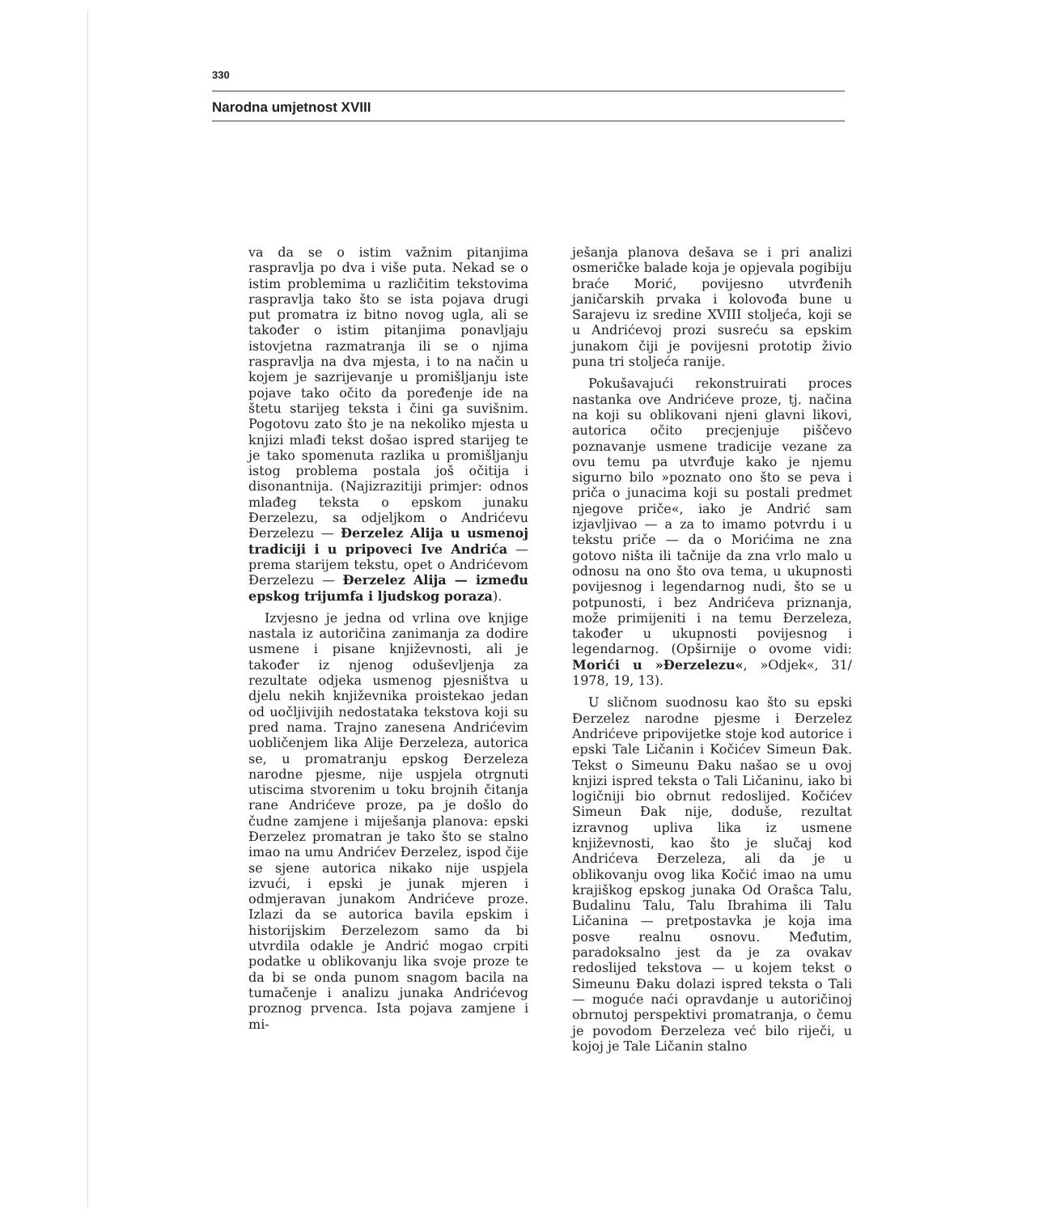330
Narodna umjetnost XVIII
va da se o istim važnim pitanjima raspravlja po dva i više puta. Nekad se o istim problemima u različitim tekstovima raspravlja tako što se ista pojava drugi put promatra iz bitno novog ugla, ali se također o istim pitanjima ponavljaju istovjetna razmatranja ili se o njima raspravlja na dva mjesta, i to na način u kojem je sazrijevanje u promišljanju iste pojave tako očito da poređenje ide na štetu starijeg teksta i čini ga suvišnim. Pogotovu zato što je na nekoliko mjesta u knjizi mlađi tekst došao ispred starijeg te je tako spomenuta razlika u promišljanju istog problema postala još očitija i disonantnija. (Najizrazitiji primjer: odnos mlađeg teksta o epskom junaku Đerzelezu, sa odjeljkom o Andrićevu Đerzelezu — Đerzelez Alija u usmenoj tradiciji i u pripoveci Ive Andrića — prema starijem tekstu, opet o Andrićevom Đerzelezu — Đerzelez Alija — između epskog trijumfa i ljudskog poraza).
Izvjesno je jedna od vrlina ove knjige nastala iz autoričina zanimanja za dodire usmene i pisane književnosti, ali je također iz njenog oduševljenja za rezultate odjeka usmenog pjesništva u djelu nekih književnika proistekao jedan od uočljivijih nedostataka tekstova koji su pred nama. Trajno zanesena Andrićevim uobličenjem lika Alije Đerzeleza, autorica se, u promatranju epskog Đerzeleza narodne pjesme, nije uspjela otrgnuti utiscima stvorenim u toku brojnih čitanja rane Andrićeve proze, pa je došlo do čudne zamjene i miješanja planova: epski Đerzelez promatran je tako što se stalno imao na umu Andrićev Đerzelez, ispod čije se sjene autorica nikako nije uspjela izvući, i epski je junak mjeren i odmjeravan junakom Andrićeve proze. Izlazi da se autorica bavila epskim i historijskim Đerzelezom samo da bi utvrdila odakle je Andrić mogao crpiti podatke u oblikovanju lika svoje proze te da bi se onda punom snagom bacila na tumačenje i analizu junaka Andrićevog proznog prvenca. Ista pojava zamjene i mi-
ješanja planova dešava se i pri analizi osmeričke balade koja je opjevala pogibiju braće Morić, povijesno utvrđenih janičarskih prvaka i kolovođa bune u Sarajevu iz sredine XVIII stoljeća, koji se u Andrićevoj prozi susreću sa epskim junakom čiji je povijesni prototip živio puna tri stoljeća ranije.
Pokušavajući rekonstruirati proces nastanka ove Andrićeve proze, tj. načina na koji su oblikovani njeni glavni likovi, autorica očito precjenjuje piščevo poznavanje usmene tradicije vezane za ovu temu pa utvrđuje kako je njemu sigurno bilo »poznato ono što se peva i priča o junacima koji su postali predmet njegove priče«, iako je Andrić sam izjavljivao — a za to imamo potvrdu i u tekstu priče — da o Morićima ne zna gotovo ništa ili tačnije da zna vrlo malo u odnosu na ono što ova tema, u ukupnosti povijesnog i legendarnog nudi, što se u potpunosti, i bez Andrićeva priznanja, može primijeniti i na temu Đerzeleza, također u ukupnosti povijesnog i legendarnog. (Opširnije o ovome vidi: Morići u »Đerzelezu«, »Odjek«, 31/ 1978, 19, 13).
U sličnom suodnosu kao što su epski Đerzelez narodne pjesme i Đerzelez Andrićeve pripovijetke stoje kod autorice i epski Tale Ličanin i Kočićev Simeun Đak. Tekst o Simeunu Đaku našao se u ovoj knjizi ispred teksta o Tali Ličaninu, iako bi logičniji bio obrnut redoslijed. Kočićev Simeun Đak nije, doduše, rezultat izravnog upliva lika iz usmene književnosti, kao što je slučaj kod Andrićeva Đerzeleza, ali da je u oblikovanju ovog lika Kočić imao na umu krajiškog epskog junaka Od Orašca Talu, Budalinu Talu, Talu Ibrahima ili Talu Ličanina — pretpostavka je koja ima posve realnu osnovu. Međutim, paradoksalno jest da je za ovakav redoslijed tekstova — u kojem tekst o Simeunu Đaku dolazi ispred teksta o Tali — moguće naći opravdanje u autoričinoj obrnutoj perspektivi promatranja, o čemu je povodom Đerzeleza već bilo riječi, u kojoj je Tale Ličanin stalno